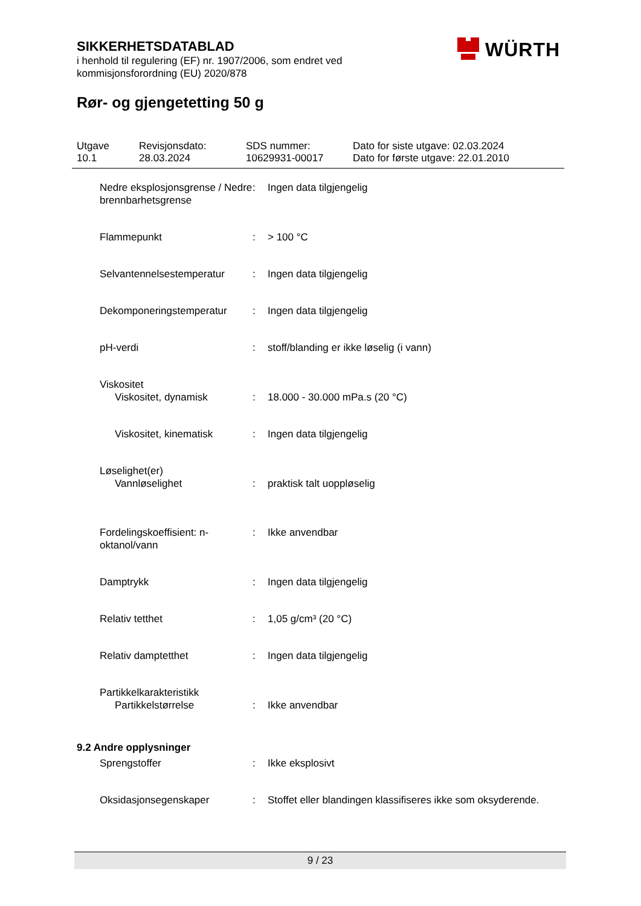SIKKERHETSDATABLAD
i henhold til regulering (EF) nr. 1907/2006, som endret ved
kommisjonsforordning (EU) 2020/878
WÜRTH
Rør- og gjengetetting 50 g
Utgave
10.1
Revisjonsdato:
28.03.2024
SDS nummer:
10629931-00017
Dato for siste utgave: 02.03.2024
Dato for første utgave: 22.01.2010
Nedre eksplosjonsgrense / Nedre brennbarhetsgrense
: Ingen data tilgjengelig
Flammepunkt : > 100 °C
Selvantennelsestemperatur
: Ingen data tilgjengelig
Dekomponeringstemperatur : Ingen data tilgjengelig
pH-verdi : stoff/blanding er ikke løselig (i vann)
Viskositet
Viskositet, dynamisk : 18.000 - 30.000 mPa.s (20 °C)
Viskositet, kinematisk : Ingen data tilgjengelig
Løselighet(er)
Vannløselighet : praktisk talt uoppløselig
Fordelingskoeffisient: n-oktanol/vann
: Ikke anvendbar
Damptrykk : Ingen data tilgjengelig
Relativ tetthet : 1,05 g/cm³ (20 °C)
Relativ damptetthet : Ingen data tilgjengelig
Partikkelkarakteristikk
Partikkelstørrelse : Ikke anvendbar
9.2 Andre opplysninger
Sprengstoffer : Ikke eksplosivt
Oksidasjonsegenskaper : Stoffet eller blandingen klassifiseres ikke som oksyderende.
9 / 23